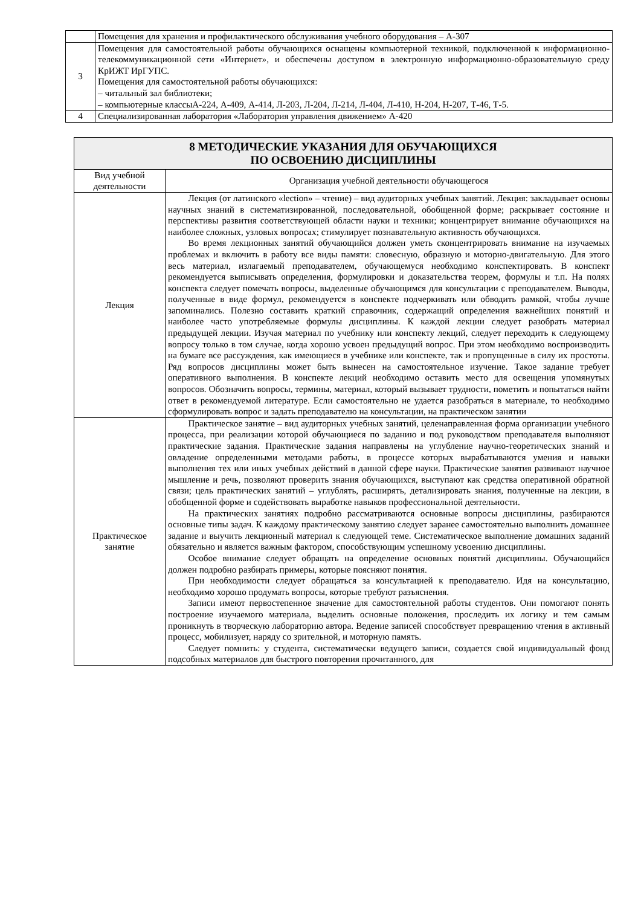| | Помещения для хранения и профилактического обслуживания учебного оборудования – А-307 |
| 3 | Помещения для самостоятельной работы обучающихся оснащены компьютерной техникой, подключенной к информационно-телекоммуникационной сети «Интернет», и обеспечены доступом в электронную информационно-образовательную среду КрИЖТ ИрГУПС. Помещения для самостоятельной работы обучающихся: – читальный зал библиотеки; – компьютерные классыА-224, А-409, А-414, Л-203, Л-204, Л-214, Л-404, Л-410, Н-204, Н-207, Т-46, Т-5. |
| 4 | Специализированная лаборатория «Лаборатория управления движением» А-420 |
| 8 МЕТОДИЧЕСКИЕ УКАЗАНИЯ ДЛЯ ОБУЧАЮЩИХСЯ ПО ОСВОЕНИЮ ДИСЦИПЛИНЫ | |
| --- | --- |
| Вид учебной деятельности | Организация учебной деятельности обучающегося |
| Лекция | Лекция (от латинского «lection» – чтение) – вид аудиторных учебных занятий. Лекция: закладывает основы научных знаний в систематизированной, последовательной, обобщенной форме; раскрывает состояние и перспективы развития соответствующей области науки и техники; концентрирует внимание обучающихся на наиболее сложных, узловых вопросах; стимулирует познавательную активность обучающихся. Во время лекционных занятий обучающийся должен уметь сконцентрировать внимание на изучаемых проблемах и включить в работу все виды памяти: словесную, образную и моторно-двигательную. Для этого весь материал, излагаемый преподавателем, обучающемуся необходимо конспектировать. В конспект рекомендуется выписывать определения, формулировки и доказательства теорем, формулы и т.п. На полях конспекта следует помечать вопросы, выделенные обучающимся для консультации с преподавателем. Выводы, полученные в виде формул, рекомендуется в конспекте подчеркивать или обводить рамкой, чтобы лучше запоминались. Полезно составить краткий справочник, содержащий определения важнейших понятий и наиболее часто употребляемые формулы дисциплины. К каждой лекции следует разобрать материал предыдущей лекции. Изучая материал по учебнику или конспекту лекций, следует переходить к следующему вопросу только в том случае, когда хорошо усвоен предыдущий вопрос. При этом необходимо воспроизводить на бумаге все рассуждения, как имеющиеся в учебнике или конспекте, так и пропущенные в силу их простоты. Ряд вопросов дисциплины может быть вынесен на самостоятельное изучение. Такое задание требует оперативного выполнения. В конспекте лекций необходимо оставить место для освещения упомянутых вопросов. Обозначить вопросы, термины, материал, который вызывает трудности, пометить и попытаться найти ответ в рекомендуемой литературе. Если самостоятельно не удается разобраться в материале, то необходимо сформулировать вопрос и задать преподавателю на консультации, на практическом занятии |
| Практическое занятие | Практическое занятие – вид аудиторных учебных занятий, целенаправленная форма организации учебного процесса, при реализации которой обучающиеся по заданию и под руководством преподавателя выполняют практические задания. Практические задания направлены на углубление научно-теоретических знаний и овладение определенными методами работы, в процессе которых вырабатываются умения и навыки выполнения тех или иных учебных действий в данной сфере науки. Практические занятия развивают научное мышление и речь, позволяют проверить знания обучающихся, выступают как средства оперативной обратной связи; цель практических занятий – углублять, расширять, детализировать знания, полученные на лекции, в обобщенной форме и содействовать выработке навыков профессиональной деятельности. На практических занятиях подробно рассматриваются основные вопросы дисциплины, разбираются основные типы задач. К каждому практическому занятию следует заранее самостоятельно выполнить домашнее задание и выучить лекционный материал к следующей теме. Систематическое выполнение домашних заданий обязательно и является важным фактором, способствующим успешному усвоению дисциплины. Особое внимание следует обращать на определение основных понятий дисциплины. Обучающийся должен подробно разбирать примеры, которые поясняют понятия. При необходимости следует обращаться за консультацией к преподавателю. Идя на консультацию, необходимо хорошо продумать вопросы, которые требуют разъяснения. Записи имеют первостепенное значение для самостоятельной работы студентов. Они помогают понять построение изучаемого материала, выделить основные положения, проследить их логику и тем самым проникнуть в творческую лабораторию автора. Ведение записей способствует превращению чтения в активный процесс, мобилизует, наряду со зрительной, и моторную память. Следует помнить: у студента, систематически ведущего записи, создается свой индивидуальный фонд подсобных материалов для быстрого повторения прочитанного, для |